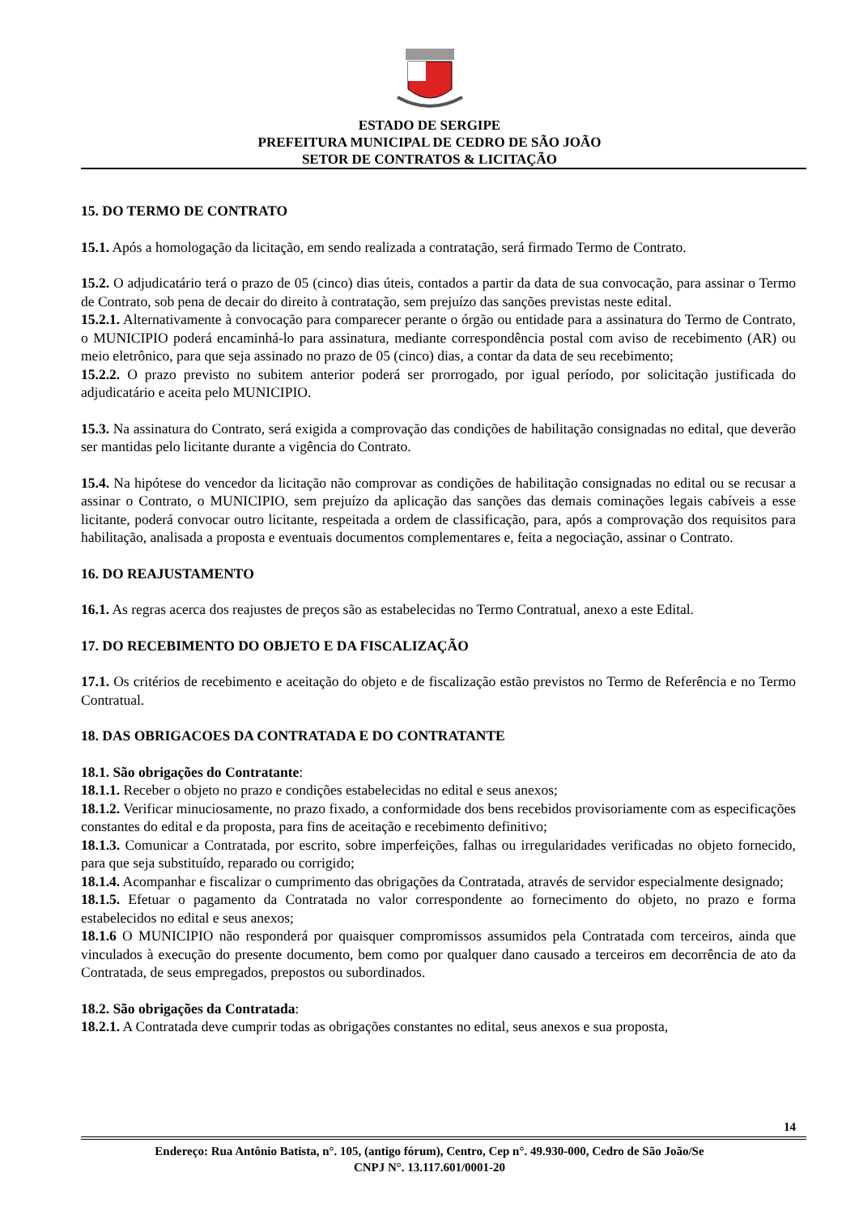ESTADO DE SERGIPE
PREFEITURA MUNICIPAL DE CEDRO DE SÃO JOÃO
SETOR DE CONTRATOS & LICITAÇÃO
15. DO TERMO DE CONTRATO
15.1. Após a homologação da licitação, em sendo realizada a contratação, será firmado Termo de Contrato.
15.2. O adjudicatário terá o prazo de 05 (cinco) dias úteis, contados a partir da data de sua convocação, para assinar o Termo de Contrato, sob pena de decair do direito à contratação, sem prejuízo das sanções previstas neste edital.
15.2.1. Alternativamente à convocação para comparecer perante o órgão ou entidade para a assinatura do Termo de Contrato, o MUNICIPIO poderá encaminhá-lo para assinatura, mediante correspondência postal com aviso de recebimento (AR) ou meio eletrônico, para que seja assinado no prazo de 05 (cinco) dias, a contar da data de seu recebimento;
15.2.2. O prazo previsto no subitem anterior poderá ser prorrogado, por igual período, por solicitação justificada do adjudicatário e aceita pelo MUNICIPIO.
15.3. Na assinatura do Contrato, será exigida a comprovação das condições de habilitação consignadas no edital, que deverão ser mantidas pelo licitante durante a vigência do Contrato.
15.4. Na hipótese do vencedor da licitação não comprovar as condições de habilitação consignadas no edital ou se recusar a assinar o Contrato, o MUNICIPIO, sem prejuízo da aplicação das sanções das demais cominações legais cabíveis a esse licitante, poderá convocar outro licitante, respeitada a ordem de classificação, para, após a comprovação dos requisitos para habilitação, analisada a proposta e eventuais documentos complementares e, feita a negociação, assinar o Contrato.
16. DO REAJUSTAMENTO
16.1. As regras acerca dos reajustes de preços são as estabelecidas no Termo Contratual, anexo a este Edital.
17. DO RECEBIMENTO DO OBJETO E DA FISCALIZAÇÃO
17.1. Os critérios de recebimento e aceitação do objeto e de fiscalização estão previstos no Termo de Referência e no Termo Contratual.
18. DAS OBRIGACOES DA CONTRATADA E DO CONTRATANTE
18.1. São obrigações do Contratante:
18.1.1. Receber o objeto no prazo e condições estabelecidas no edital e seus anexos;
18.1.2. Verificar minuciosamente, no prazo fixado, a conformidade dos bens recebidos provisoriamente com as especificações constantes do edital e da proposta, para fins de aceitação e recebimento definitivo;
18.1.3. Comunicar a Contratada, por escrito, sobre imperfeições, falhas ou irregularidades verificadas no objeto fornecido, para que seja substituído, reparado ou corrigido;
18.1.4. Acompanhar e fiscalizar o cumprimento das obrigações da Contratada, através de servidor especialmente designado;
18.1.5. Efetuar o pagamento da Contratada no valor correspondente ao fornecimento do objeto, no prazo e forma estabelecidos no edital e seus anexos;
18.1.6 O MUNICIPIO não responderá por quaisquer compromissos assumidos pela Contratada com terceiros, ainda que vinculados à execução do presente documento, bem como por qualquer dano causado a terceiros em decorrência de ato da Contratada, de seus empregados, prepostos ou subordinados.
18.2. São obrigações da Contratada:
18.2.1. A Contratada deve cumprir todas as obrigações constantes no edital, seus anexos e sua proposta,
14
Endereço: Rua Antônio Batista, n°. 105, (antigo fórum), Centro, Cep n°. 49.930-000, Cedro de São João/Se
CNPJ N°. 13.117.601/0001-20